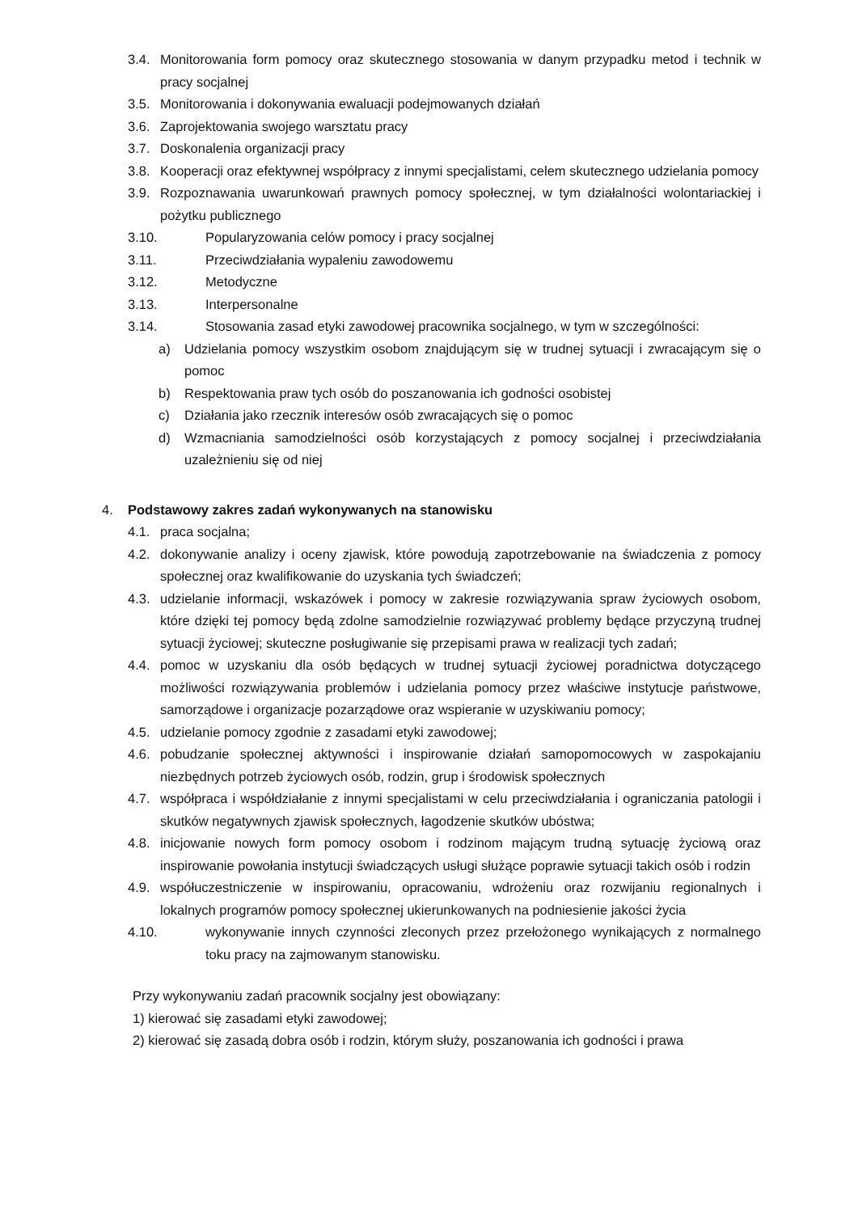3.4. Monitorowania form pomocy oraz skutecznego stosowania w danym przypadku metod i technik w pracy socjalnej
3.5. Monitorowania i dokonywania ewaluacji podejmowanych działań
3.6. Zaprojektowania swojego warsztatu pracy
3.7. Doskonalenia organizacji pracy
3.8. Kooperacji oraz efektywnej współpracy z innymi specjalistami, celem skutecznego udzielania pomocy
3.9. Rozpoznawania uwarunkowań prawnych pomocy społecznej, w tym działalności wolontariackiej i pożytku publicznego
3.10. Popularyzowania celów pomocy i pracy socjalnej
3.11. Przeciwdziałania wypaleniu zawodowemu
3.12. Metodyczne
3.13. Interpersonalne
3.14. Stosowania zasad etyki zawodowej pracownika socjalnego, w tym w szczególności:
a) Udzielania pomocy wszystkim osobom znajdującym się w trudnej sytuacji i zwracającym się o pomoc
b) Respektowania praw tych osób do poszanowania ich godności osobistej
c) Działania jako rzecznik interesów osób zwracających się o pomoc
d) Wzmacniania samodzielności osób korzystających z pomocy socjalnej i przeciwdziałania uzależnieniu się od niej
4. Podstawowy zakres zadań wykonywanych na stanowisku
4.1. praca socjalna;
4.2. dokonywanie analizy i oceny zjawisk, które powodują zapotrzebowanie na świadczenia z pomocy społecznej oraz kwalifikowanie do uzyskania tych świadczeń;
4.3. udzielanie informacji, wskazówek i pomocy w zakresie rozwiązywania spraw życiowych osobom, które dzięki tej pomocy będą zdolne samodzielnie rozwiązywać problemy będące przyczyną trudnej sytuacji życiowej; skuteczne posługiwanie się przepisami prawa w realizacji tych zadań;
4.4. pomoc w uzyskaniu dla osób będących w trudnej sytuacji życiowej poradnictwa dotyczącego możliwości rozwiązywania problemów i udzielania pomocy przez właściwe instytucje państwowe, samorządowe i organizacje pozarządowe oraz wspieranie w uzyskiwaniu pomocy;
4.5. udzielanie pomocy zgodnie z zasadami etyki zawodowej;
4.6. pobudzanie społecznej aktywności i inspirowanie działań samopomocowych w zaspokajaniu niezbędnych potrzeb życiowych osób, rodzin, grup i środowisk społecznych
4.7. współpraca i współdziałanie z innymi specjalistami w celu przeciwdziałania i ograniczania patologii i skutków negatywnych zjawisk społecznych, łagodzenie skutków ubóstwa;
4.8. inicjowanie nowych form pomocy osobom i rodzinom mającym trudną sytuację życiową oraz inspirowanie powołania instytucji świadczących usługi służące poprawie sytuacji takich osób i rodzin
4.9. współuczestniczenie w inspirowaniu, opracowaniu, wdrożeniu oraz rozwijaniu regionalnych i lokalnych programów pomocy społecznej ukierunkowanych na podniesienie jakości życia
4.10. wykonywanie innych czynności zleconych przez przełożonego wynikających z normalnego toku pracy na zajmowanym stanowisku.
Przy wykonywaniu zadań pracownik socjalny jest obowiązany:
1) kierować się zasadami etyki zawodowej;
2) kierować się zasadą dobra osób i rodzin, którym służy, poszanowania ich godności i prawa